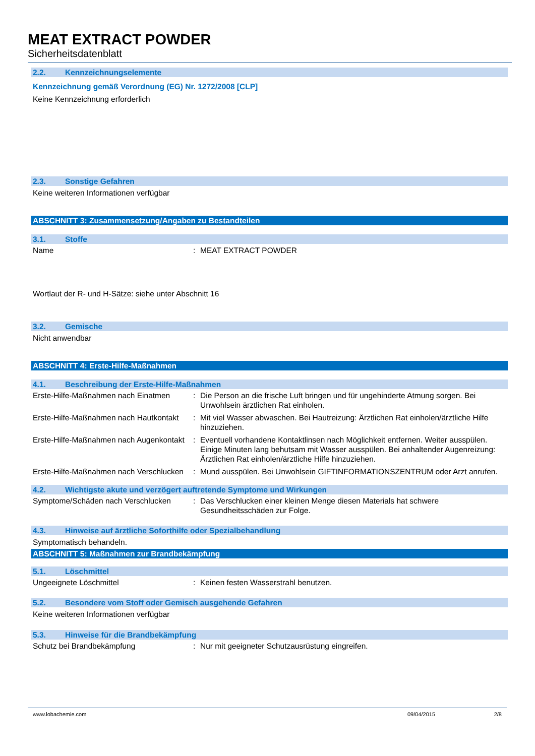MEAT EXTRACT POWDER
Sicherheitsdatenblatt
2.2. Kennzeichnungselemente
Kennzeichnung gemäß Verordnung (EG) Nr. 1272/2008 [CLP]
Keine Kennzeichnung erforderlich
2.3. Sonstige Gefahren
Keine weiteren Informationen verfügbar
ABSCHNITT 3: Zusammensetzung/Angaben zu Bestandteilen
3.1. Stoffe
Name : MEAT EXTRACT POWDER
Wortlaut der R- und H-Sätze: siehe unter Abschnitt 16
3.2. Gemische
Nicht anwendbar
ABSCHNITT 4: Erste-Hilfe-Maßnahmen
4.1. Beschreibung der Erste-Hilfe-Maßnahmen
Erste-Hilfe-Maßnahmen nach Einatmen
: Die Person an die frische Luft bringen und für ungehinderte Atmung sorgen. Bei Unwohlsein ärztlichen Rat einholen.
Erste-Hilfe-Maßnahmen nach Hautkontakt
: Mit viel Wasser abwaschen. Bei Hautreizung: Ärztlichen Rat einholen/ärztliche Hilfe hinzuziehen.
Erste-Hilfe-Maßnahmen nach Augenkontakt
: Eventuell vorhandene Kontaktlinsen nach Möglichkeit entfernen. Weiter ausspülen. Einige Minuten lang behutsam mit Wasser ausspülen. Bei anhaltender Augenreizung: Ärztlichen Rat einholen/ärztliche Hilfe hinzuziehen.
Erste-Hilfe-Maßnahmen nach Verschlucken
: Mund ausspülen. Bei Unwohlsein GIFTINFORMATIONSZENTRUM oder Arzt anrufen.
4.2. Wichtigste akute und verzögert auftretende Symptome und Wirkungen
Symptome/Schäden nach Verschlucken : Das Verschlucken einer kleinen Menge diesen Materials hat schwere Gesundheitsschäden zur Folge.
4.3. Hinweise auf ärztliche Soforthilfe oder Spezialbehandlung
Symptomatisch behandeln.
ABSCHNITT 5: Maßnahmen zur Brandbekämpfung
5.1. Löschmittel
Ungeeignete Löschmittel : Keinen festen Wasserstrahl benutzen.
5.2. Besondere vom Stoff oder Gemisch ausgehende Gefahren
Keine weiteren Informationen verfügbar
5.3. Hinweise für die Brandbekämpfung
Schutz bei Brandbekämpfung : Nur mit geeigneter Schutzausrüstung eingreifen.
www.lobachemie.com 09/04/2015 2/8